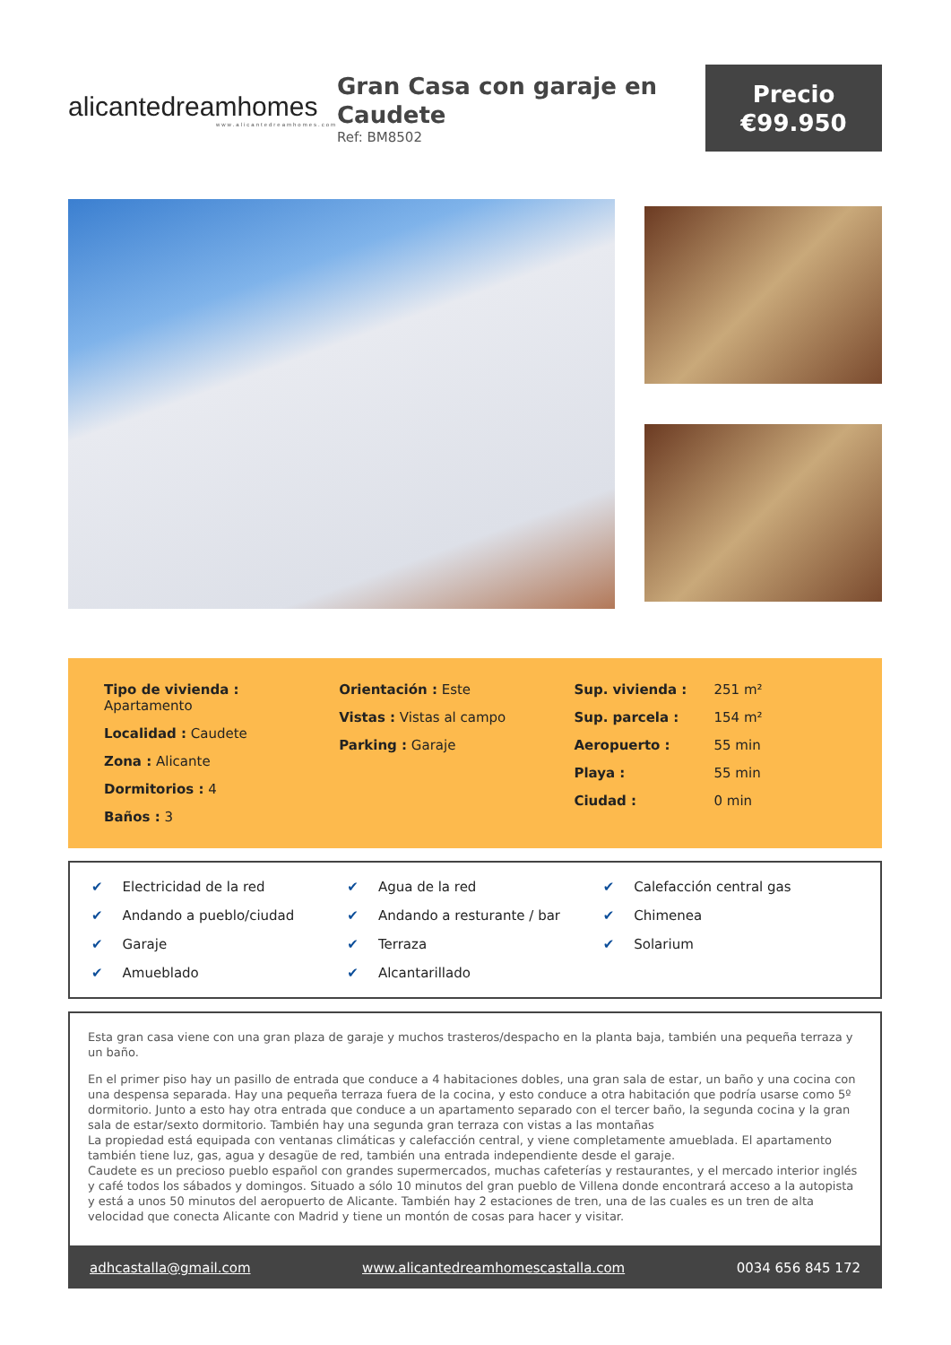alicantedreamhomes
www.alicantedreamhomes.com
Gran Casa con garaje en Caudete
Ref: BM8502
Precio
€99.950
Tipo de vivienda :
Apartamento
Localidad : Caudete
Zona : Alicante
Dormitorios : 4
Baños : 3
Orientación : Este
Vistas : Vistas al campo
Parking : Garaje
| Sup. vivienda : | 251 m² |
| Sup. parcela : | 154 m² |
| Aeropuerto : | 55 min |
| Playa : | 55 min |
| Ciudad : | 0 min |
✔ Electricidad de la red
✔ Agua de la red
✔ Calefacción central gas
✔ Andando a pueblo/ciudad
✔ Andando a resturante / bar
✔ Chimenea
✔ Garaje
✔ Terraza
✔ Solarium
✔ Amueblado
✔ Alcantarillado
Esta gran casa viene con una gran plaza de garaje y muchos trasteros/despacho en la planta baja, también una pequeña terraza y un baño.
En el primer piso hay un pasillo de entrada que conduce a 4 habitaciones dobles, una gran sala de estar, un baño y una cocina con una despensa separada. Hay una pequeña terraza fuera de la cocina, y esto conduce a otra habitación que podría usarse como 5º dormitorio. Junto a esto hay otra entrada que conduce a un apartamento separado con el tercer baño, la segunda cocina y la gran sala de estar/sexto dormitorio. También hay una segunda gran terraza con vistas a las montañas
La propiedad está equipada con ventanas climáticas y calefacción central, y viene completamente amueblada. El apartamento también tiene luz, gas, agua y desagüe de red, también una entrada independiente desde el garaje.
Caudete es un precioso pueblo español con grandes supermercados, muchas cafeterías y restaurantes, y el mercado interior inglés y café todos los sábados y domingos. Situado a sólo 10 minutos del gran pueblo de Villena donde encontrará acceso a la autopista y está a unos 50 minutos del aeropuerto de Alicante. También hay 2 estaciones de tren, una de las cuales es un tren de alta velocidad que conecta Alicante con Madrid y tiene un montón de cosas para hacer y visitar.
adhcastalla@gmail.com www.alicantedreamhomescastalla.com 0034 656 845 172